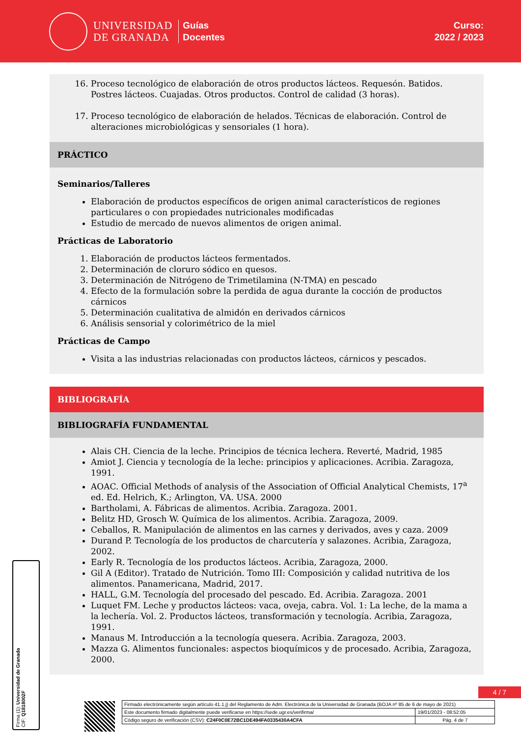UNIVERSIDAD
DE GRANADA
Guías
Docentes
Curso:
2022 / 2023
16. Proceso tecnológico de elaboración de otros productos lácteos. Requesón. Batidos. Postres lácteos. Cuajadas. Otros productos. Control de calidad (3 horas).
17. Proceso tecnológico de elaboración de helados. Técnicas de elaboración. Control de alteraciones microbiológicas y sensoriales (1 hora).
PRÁCTICO
Seminarios/Talleres
Elaboración de productos específicos de origen animal característicos de regiones particulares o con propiedades nutricionales modificadas
Estudio de mercado de nuevos alimentos de origen animal.
Prácticas de Laboratorio
1. Elaboración de productos lácteos fermentados.
2. Determinación de cloruro sódico en quesos.
3. Determinación de Nitrógeno de Trimetilamina (N-TMA) en pescado
4. Efecto de la formulación sobre la perdida de agua durante la cocción de productos cárnicos
5. Determinación cualitativa de almidón en derivados cárnicos
6. Análisis sensorial y colorimétrico de la miel
Prácticas de Campo
Visita a las industrias relacionadas con productos lácteos, cárnicos y pescados.
BIBLIOGRAFÍA
BIBLIOGRAFÍA FUNDAMENTAL
Alais CH. Ciencia de la leche. Principios de técnica lechera. Reverté, Madrid, 1985
Amiot J. Ciencia y tecnología de la leche: principios y aplicaciones. Acribia. Zaragoza, 1991.
AOAC. Official Methods of analysis of the Association of Official Analytical Chemists, 17<sup>a</sup> ed. Ed. Helrich, K.; Arlington, VA. USA. 2000
Bartholami, A. Fábricas de alimentos. Acribia. Zaragoza. 2001.
Belitz HD, Grosch W. Química de los alimentos. Acribia. Zaragoza, 2009.
Ceballos, R. Manipulación de alimentos en las carnes y derivados, aves y caza. 2009
Durand P. Tecnología de los productos de charcutería y salazones. Acribia, Zaragoza, 2002.
Early R. Tecnología de los productos lácteos. Acribia, Zaragoza, 2000.
Gil A (Editor). Tratado de Nutrición. Tomo III: Composición y calidad nutritiva de los alimentos. Panamericana, Madrid, 2017.
HALL, G.M. Tecnología del procesado del pescado. Ed. Acribia. Zaragoza. 2001
Luquet FM. Leche y productos lácteos: vaca, oveja, cabra. Vol. 1: La leche, de la mama a la lechería. Vol. 2. Productos lácteos, transformación y tecnología. Acribia, Zaragoza, 1991.
Manaus M. Introducción a la tecnología quesera. Acribia. Zaragoza, 2003.
Mazza G. Alimentos funcionales: aspectos bioquímicos y de procesado. Acribia, Zaragoza, 2000.
Firma (1): Universidad de Granada
CIF: Q1818002F
4 / 7
| Firmado electrónicamente según artículo 41.1.j) del Reglamento de Adm. Electrónica de la Universidad de Granada (BOJA nº 85 de 6 de mayo de 2021) | |
| Este documento firmado digitalmente puede verificarse en https://sede.ugr.es/verifirma/ | 19/01/2023 - 08:52:05 |
| Código seguro de verificación (CSV): C24F0C0E72BC1DE494FA0335430A4CFA | Pág. 4 de 7 |